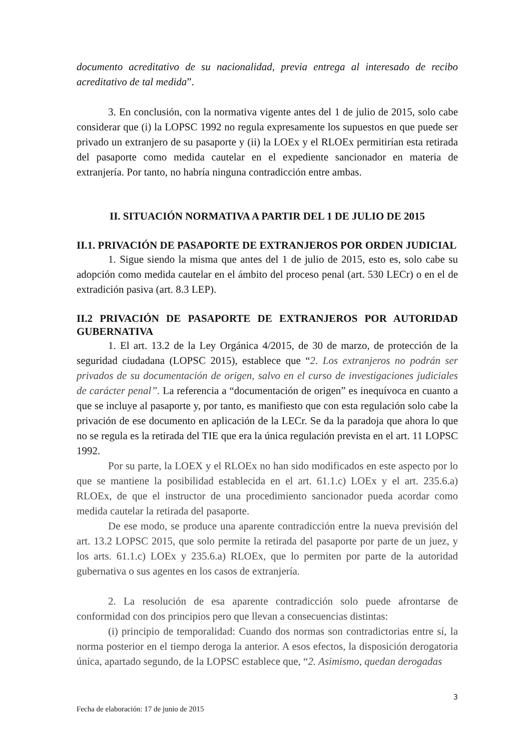documento acreditativo de su nacionalidad, previa entrega al interesado de recibo acreditativo de tal medida”.
3. En conclusión, con la normativa vigente antes del 1 de julio de 2015, solo cabe considerar que (i) la LOPSC 1992 no regula expresamente los supuestos en que puede ser privado un extranjero de su pasaporte y (ii) la LOEx y el RLOEx permitirían esta retirada del pasaporte como medida cautelar en el expediente sancionador en materia de extranjería. Por tanto, no habría ninguna contradicción entre ambas.
II. SITUACIÓN NORMATIVA A PARTIR DEL 1 DE JULIO DE 2015
II.1. PRIVACIÓN DE PASAPORTE DE EXTRANJEROS POR ORDEN JUDICIAL
1. Sigue siendo la misma que antes del 1 de julio de 2015, esto es, solo cabe su adopción como medida cautelar en el ámbito del proceso penal (art. 530 LECr) o en el de extradición pasiva (art. 8.3 LEP).
II.2 PRIVACIÓN DE PASAPORTE DE EXTRANJEROS POR AUTORIDAD GUBERNATIVA
1. El art. 13.2 de la Ley Orgánica 4/2015, de 30 de marzo, de protección de la seguridad ciudadana (LOPSC 2015), establece que “2. Los extranjeros no podrán ser privados de su documentación de origen, salvo en el curso de investigaciones judiciales de carácter penal”. La referencia a “documentación de origen” es inequívoca en cuanto a que se incluye al pasaporte y, por tanto, es manifiesto que con esta regulación solo cabe la privación de ese documento en aplicación de la LECr. Se da la paradoja que ahora lo que no se regula es la retirada del TIE que era la única regulación prevista en el art. 11 LOPSC 1992.
Por su parte, la LOEX y el RLOEx no han sido modificados en este aspecto por lo que se mantiene la posibilidad establecida en el art. 61.1.c) LOEx y el art. 235.6.a) RLOEx, de que el instructor de una procedimiento sancionador pueda acordar como medida cautelar la retirada del pasaporte.
De ese modo, se produce una aparente contradicción entre la nueva previsión del art. 13.2 LOPSC 2015, que solo permite la retirada del pasaporte por parte de un juez, y los arts. 61.1.c) LOEx y 235.6.a) RLOEx, que lo permiten por parte de la autoridad gubernativa o sus agentes en los casos de extranjería.
2. La resolución de esa aparente contradicción solo puede afrontarse de conformidad con dos principios pero que llevan a consecuencias distintas:
(i) principio de temporalidad: Cuando dos normas son contradictorias entre sí, la norma posterior en el tiempo deroga la anterior. A esos efectos, la disposición derogatoria única, apartado segundo, de la LOPSC establece que, “2. Asimismo, quedan derogadas
3
Fecha de elaboración: 17 de junio de 2015